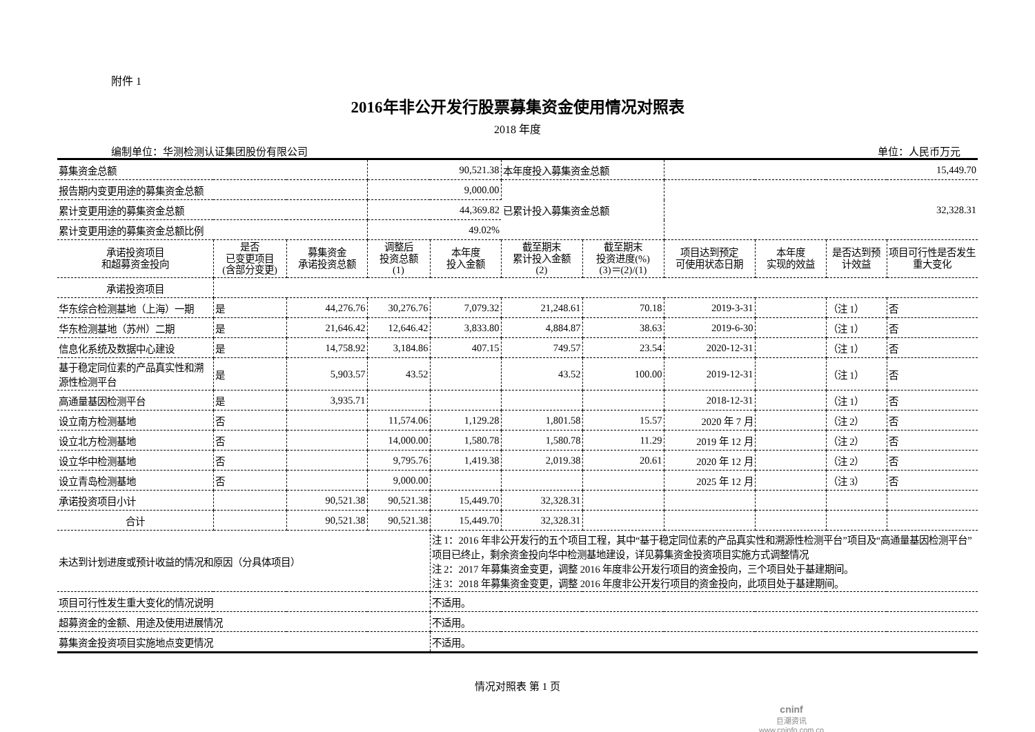附件 1
2016年非公开发行股票募集资金使用情况对照表
2018 年度
编制单位：华测检测认证集团股份有限公司 单位：人民币万元
| 募集资金总额 | | | 90,521.38 | | 本年度投入募集资金总额 | | 15,449.70 | | | |
| 报告期内变更用途的募集资金总额 | | | 9,000.00 | | 已累计投入募集资金总额 | | 32,328.31 | | | |
| 累计变更用途的募集资金总额 | | | 44,369.82 | | | | | | | |
| 累计变更用途的募集资金总额比例 | | | 49.02% | | | | | | | |
| 承诺投资项目 和超募资金投向 | 是否 已变更项目 (含部分变更) | 募集资金 承诺投资总额 | 调整后 投资总额 (1) | 本年度 投入金额 | 截至期末 累计投入金额 (2) | 截至期末 投资进度(%) (3)＝(2)/(1) | 项目达到预定 可使用状态日期 | 本年度 实现的效益 | 是否达到预 计效益 | 项目可行性是否发生 重大变化 |
| 承诺投资项目 | | | | | | | | | | |
| 华东综合检测基地（上海）一期 | 是 | 44,276.76 | 30,276.76 | 7,079.32 | 21,248.61 | 70.18 | 2019-3-31 | | （注 1） | 否 |
| 华东检测基地（苏州）二期 | 是 | 21,646.42 | 12,646.42 | 3,833.80 | 4,884.87 | 38.63 | 2019-6-30 | | （注 1） | 否 |
| 信息化系统及数据中心建设 | 是 | 14,758.92 | 3,184.86 | 407.15 | 749.57 | 23.54 | 2020-12-31 | | （注 1） | 否 |
| 基于稳定同位素的产品真实性和溯源性检测平台 | 是 | 5,903.57 | 43.52 | | 43.52 | 100.00 | 2019-12-31 | | （注 1） | 否 |
| 高通量基因检测平台 | 是 | 3,935.71 | | | | | 2018-12-31 | | （注 1） | 否 |
| 设立南方检测基地 | 否 | | 11,574.06 | 1,129.28 | 1,801.58 | 15.57 | 2020 年 7 月 | | （注 2） | 否 |
| 设立北方检测基地 | 否 | | 14,000.00 | 1,580.78 | 1,580.78 | 11.29 | 2019 年 12 月 | | （注 2） | 否 |
| 设立华中检测基地 | 否 | | 9,795.76 | 1,419.38 | 2,019.38 | 20.61 | 2020 年 12 月 | | （注 2） | 否 |
| 设立青岛检测基地 | 否 | | 9,000.00 | | | | 2025 年 12 月 | | （注 3） | 否 |
| 承诺投资项目小计 | | 90,521.38 | 90,521.38 | 15,449.70 | 32,328.31 | | | | | |
| 合计 | | 90,521.38 | 90,521.38 | 15,449.70 | 32,328.31 | | | | | |
| 未达到计划进度或预计收益的情况和原因（分具体项目） | | | | 注 1：2016 年非公开发行的五个项目工程，其中“基于稳定同位素的产品真实性和溯源性检测平台”项目及“高通量基因检测平台”项目已终止，剩余资金投向华中检测基地建设，详见募集资金投资项目实施方式调整情况 注 2：2017 年募集资金变更，调整 2016 年度非公开发行项目的资金投向，三个项目处于基建期间。 注 3：2018 年募集资金变更，调整 2016 年度非公开发行项目的资金投向，此项目处于基建期间。 | | | | | | |
| 项目可行性发生重大变化的情况说明 | | | | 不适用。 | | | | | | |
| 超募资金的金额、用途及使用进展情况 | | | | 不适用。 | | | | | | |
| 募集资金投资项目实施地点变更情况 | | | | 不适用。 | | | | | | |
情况对照表 第 1 页
cninf
巨潮资讯
www.cninfo.com.cn